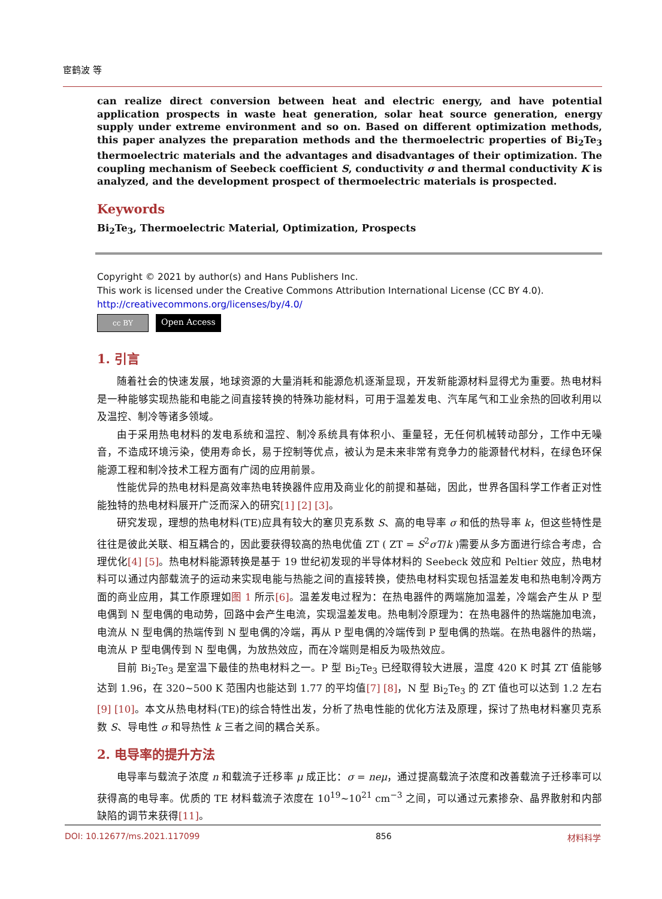宦鹤波 等
can realize direct conversion between heat and electric energy, and have potential application prospects in waste heat generation, solar heat source generation, energy supply under extreme environment and so on. Based on different optimization methods, this paper analyzes the preparation methods and the thermoelectric properties of Bi<sub>2</sub>Te<sub>3</sub> thermoelectric materials and the advantages and disadvantages of their optimization. The coupling mechanism of Seebeck coefficient S, conductivity σ and thermal conductivity K is analyzed, and the development prospect of thermoelectric materials is prospected.
Keywords
Bi<sub>2</sub>Te<sub>3</sub>, Thermoelectric Material, Optimization, Prospects
Copyright © 2021 by author(s) and Hans Publishers Inc.
This work is licensed under the Creative Commons Attribution International License (CC BY 4.0).
http://creativecommons.org/licenses/by/4.0/
cc BY
Open Access
1. 引言
随着社会的快速发展，地球资源的大量消耗和能源危机逐渐显现，开发新能源材料显得尤为重要。热电材料是一种能够实现热能和电能之间直接转换的特殊功能材料，可用于温差发电、汽车尾气和工业余热的回收利用以及温控、制冷等诸多领域。
由于采用热电材料的发电系统和温控、制冷系统具有体积小、重量轻，无任何机械转动部分，工作中无噪音，不造成环境污染，使用寿命长，易于控制等优点，被认为是未来非常有竞争力的能源替代材料，在绿色环保能源工程和制冷技术工程方面有广阔的应用前景。
性能优异的热电材料是高效率热电转换器件应用及商业化的前提和基础，因此，世界各国科学工作者正对性能独特的热电材料展开广泛而深入的研究[1] [2] [3]。
研究发现，理想的热电材料(TE)应具有较大的塞贝克系数 S、高的电导率 σ 和低的热导率 k，但这些特性是往往是彼此关联、相互耦合的，因此要获得较高的热电优值 ZT ( ZT = S<sup>2</sup>σT/k )需要从多方面进行综合考虑，合理优化[4] [5]。热电材料能源转换是基于 19 世纪初发现的半导体材料的 Seebeck 效应和 Peltier 效应，热电材料可以通过内部载流子的运动来实现电能与热能之间的直接转换，使热电材料实现包括温差发电和热电制冷两方面的商业应用，其工作原理如图 1 所示[6]。温差发电过程为：在热电器件的两端施加温差，冷端会产生从 P 型电偶到 N 型电偶的电动势，回路中会产生电流，实现温差发电。热电制冷原理为：在热电器件的热端施加电流，电流从 N 型电偶的热端传到 N 型电偶的冷端，再从 P 型电偶的冷端传到 P 型电偶的热端。在热电器件的热端，电流从 P 型电偶传到 N 型电偶，为放热效应，而在冷端则是相反为吸热效应。
目前 Bi<sub>2</sub>Te<sub>3</sub> 是室温下最佳的热电材料之一。P 型 Bi<sub>2</sub>Te<sub>3</sub> 已经取得较大进展，温度 420 K 时其 ZT 值能够达到 1.96，在 320~500 K 范围内也能达到 1.77 的平均值[7] [8]，N 型 Bi<sub>2</sub>Te<sub>3</sub> 的 ZT 值也可以达到 1.2 左右[9] [10]。本文从热电材料(TE)的综合特性出发，分析了热电性能的优化方法及原理，探讨了热电材料塞贝克系数 S、导电性 σ 和导热性 k 三者之间的耦合关系。
2. 电导率的提升方法
电导率与载流子浓度 n 和载流子迁移率 μ 成正比：σ = neμ，通过提高载流子浓度和改善载流子迁移率可以获得高的电导率。优质的 TE 材料载流子浓度在 10<sup>19</sup>~10<sup>21</sup> cm<sup>−3</sup> 之间，可以通过元素掺杂、晶界散射和内部缺陷的调节来获得[11]。
DOI: 10.12677/ms.2021.117099 856 材料科学